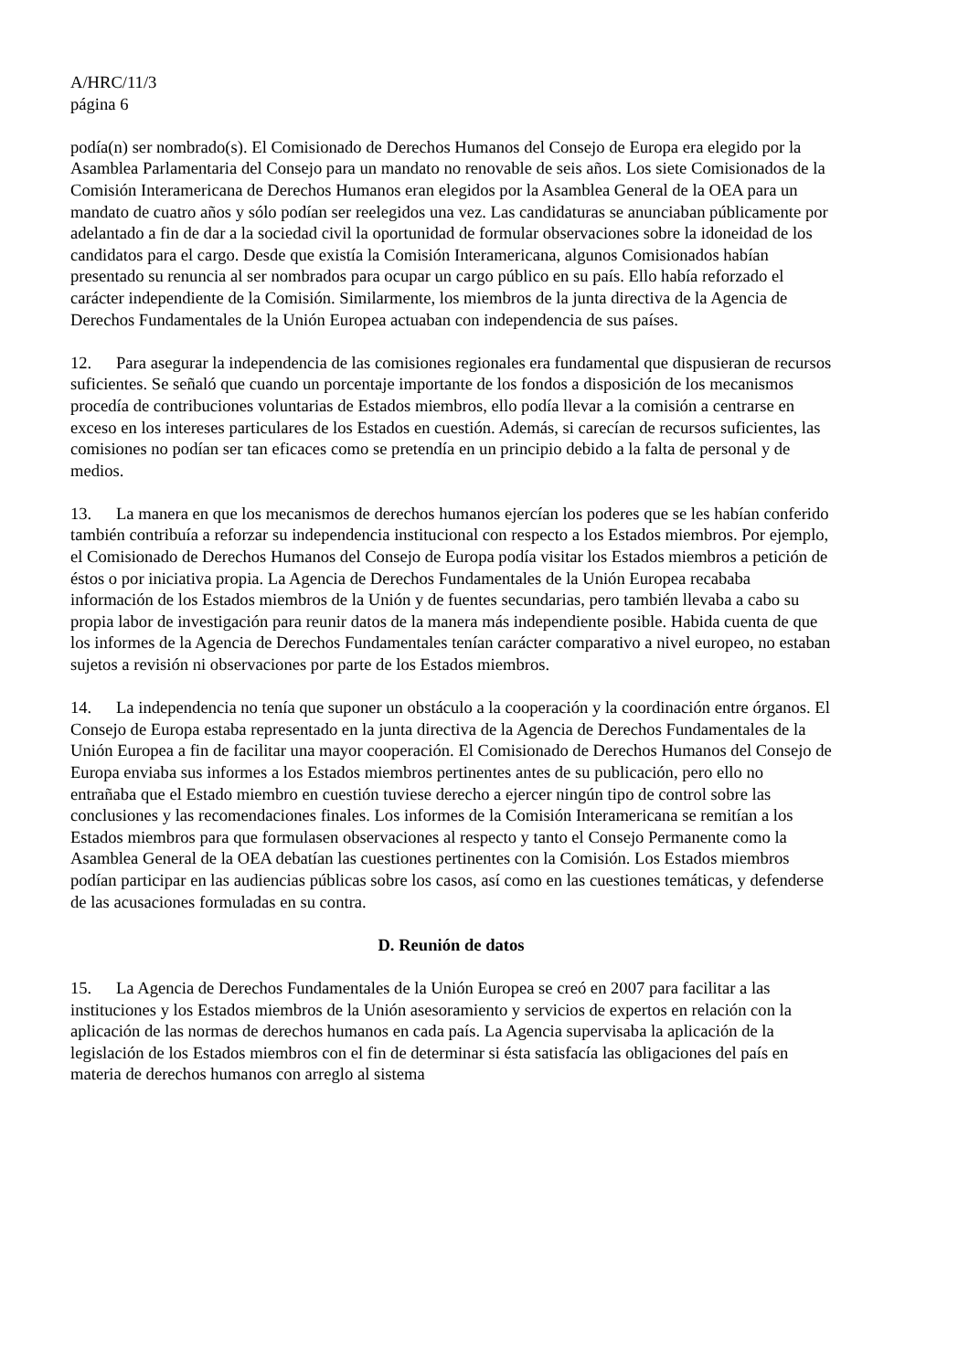A/HRC/11/3
página 6
podía(n) ser nombrado(s). El Comisionado de Derechos Humanos del Consejo de Europa era elegido por la Asamblea Parlamentaria del Consejo para un mandato no renovable de seis años. Los siete Comisionados de la Comisión Interamericana de Derechos Humanos eran elegidos por la Asamblea General de la OEA para un mandato de cuatro años y sólo podían ser reelegidos una vez. Las candidaturas se anunciaban públicamente por adelantado a fin de dar a la sociedad civil la oportunidad de formular observaciones sobre la idoneidad de los candidatos para el cargo. Desde que existía la Comisión Interamericana, algunos Comisionados habían presentado su renuncia al ser nombrados para ocupar un cargo público en su país. Ello había reforzado el carácter independiente de la Comisión. Similarmente, los miembros de la junta directiva de la Agencia de Derechos Fundamentales de la Unión Europea actuaban con independencia de sus países.
12. Para asegurar la independencia de las comisiones regionales era fundamental que dispusieran de recursos suficientes. Se señaló que cuando un porcentaje importante de los fondos a disposición de los mecanismos procedía de contribuciones voluntarias de Estados miembros, ello podía llevar a la comisión a centrarse en exceso en los intereses particulares de los Estados en cuestión. Además, si carecían de recursos suficientes, las comisiones no podían ser tan eficaces como se pretendía en un principio debido a la falta de personal y de medios.
13. La manera en que los mecanismos de derechos humanos ejercían los poderes que se les habían conferido también contribuía a reforzar su independencia institucional con respecto a los Estados miembros. Por ejemplo, el Comisionado de Derechos Humanos del Consejo de Europa podía visitar los Estados miembros a petición de éstos o por iniciativa propia. La Agencia de Derechos Fundamentales de la Unión Europea recababa información de los Estados miembros de la Unión y de fuentes secundarias, pero también llevaba a cabo su propia labor de investigación para reunir datos de la manera más independiente posible. Habida cuenta de que los informes de la Agencia de Derechos Fundamentales tenían carácter comparativo a nivel europeo, no estaban sujetos a revisión ni observaciones por parte de los Estados miembros.
14. La independencia no tenía que suponer un obstáculo a la cooperación y la coordinación entre órganos. El Consejo de Europa estaba representado en la junta directiva de la Agencia de Derechos Fundamentales de la Unión Europea a fin de facilitar una mayor cooperación. El Comisionado de Derechos Humanos del Consejo de Europa enviaba sus informes a los Estados miembros pertinentes antes de su publicación, pero ello no entrañaba que el Estado miembro en cuestión tuviese derecho a ejercer ningún tipo de control sobre las conclusiones y las recomendaciones finales. Los informes de la Comisión Interamericana se remitían a los Estados miembros para que formulasen observaciones al respecto y tanto el Consejo Permanente como la Asamblea General de la OEA debatían las cuestiones pertinentes con la Comisión. Los Estados miembros podían participar en las audiencias públicas sobre los casos, así como en las cuestiones temáticas, y defenderse de las acusaciones formuladas en su contra.
D. Reunión de datos
15. La Agencia de Derechos Fundamentales de la Unión Europea se creó en 2007 para facilitar a las instituciones y los Estados miembros de la Unión asesoramiento y servicios de expertos en relación con la aplicación de las normas de derechos humanos en cada país. La Agencia supervisaba la aplicación de la legislación de los Estados miembros con el fin de determinar si ésta satisfacía las obligaciones del país en materia de derechos humanos con arreglo al sistema